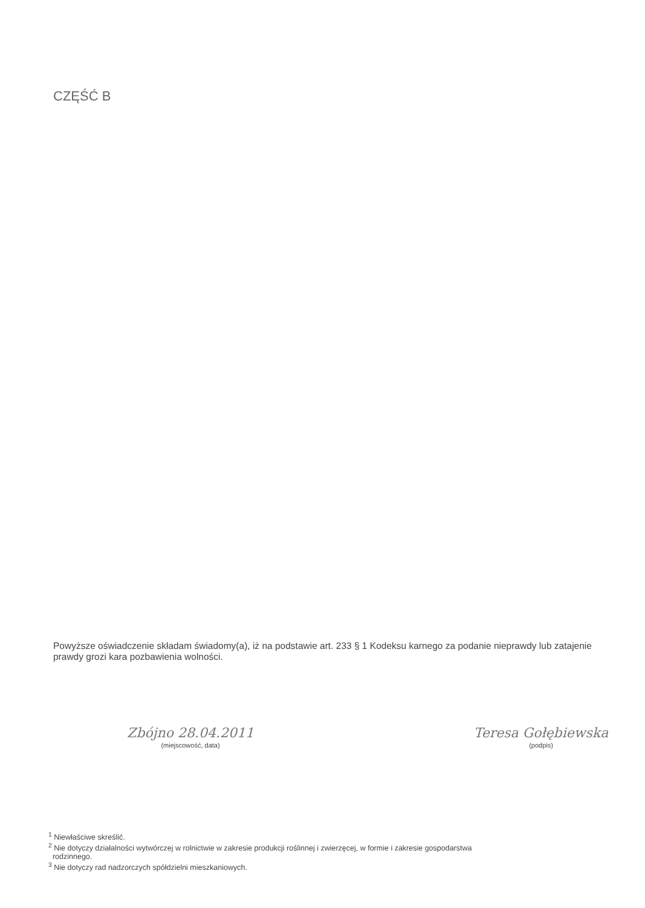CZĘŚĆ B
Powyższe oświadczenie składam świadomy(a), iż na podstawie art. 233 § 1 Kodeksu karnego za podanie nieprawdy lub zatajenie prawdy grozi kara pozbawienia wolności.
Zbójno 28.04.2011
(miejscowość, data)
Teresa Gołębiewska
(podpis)
<sup>1</sup> Niewłaściwe skreślić.
<sup>2</sup> Nie dotyczy działalności wytwórczej w rolnictwie w zakresie produkcji roślinnej i zwierzęcej, w formie i zakresie gospodarstwa
rodzinnego.
<sup>3</sup> Nie dotyczy rad nadzorczych spółdzielni mieszkaniowych.